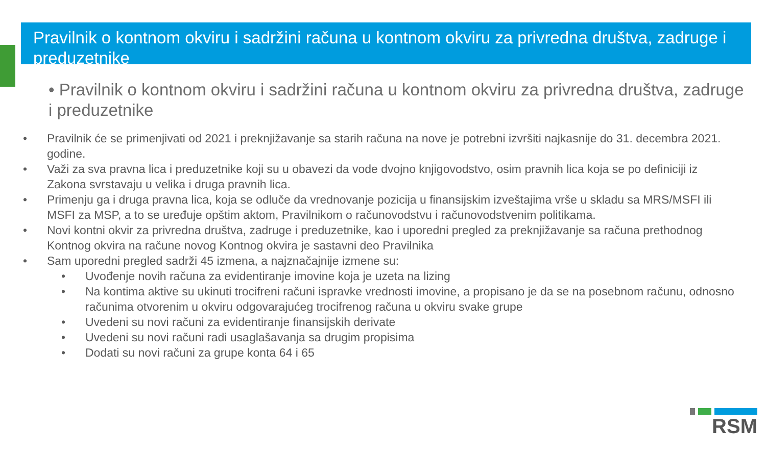Pravilnik o kontnom okviru i sadržini računa u kontnom okviru za privredna društva, zadruge i preduzetnike
• Pravilnik o kontnom okviru i sadržini računa u kontnom okviru za privredna društva, zadruge i preduzetnike
• Pravilnik će se primenjivati od 2021 i preknjižavanje sa starih računa na nove je potrebni izvršiti najkasnije do 31. decembra 2021. godine.
• Važi za sva pravna lica i preduzetnike koji su u obavezi da vode dvojno knjigovodstvo, osim pravnih lica koja se po definiciji iz Zakona svrstavaju u velika i druga pravnih lica.
• Primenju ga i druga pravna lica, koja se odluče da vrednovanje pozicija u finansijskim izveštajima vrše u skladu sa MRS/MSFI ili MSFI za MSP, a to se uređuje opštim aktom, Pravilnikom o računovodstvu i računovodstvenim politikama.
• Novi kontni okvir za privredna društva, zadruge i preduzetnike, kao i uporedni pregled za preknjižavanje sa računa prethodnog Kontnog okvira na račune novog Kontnog okvira je sastavni deo Pravilnika
• Sam uporedni pregled sadrži 45 izmena, a najznačajnije izmene su:
• Uvođenje novih računa za evidentiranje imovine koja je uzeta na lizing
• Na kontima aktive su ukinuti trocifreni računi ispravke vrednosti imovine, a propisano je da se na posebnom računu, odnosno računima otvorenim u okviru odgovarajućeg trocifrenog računa u okviru svake grupe
• Uvedeni su novi računi za evidentiranje finansijskih derivate
• Uvedeni su novi računi radi usaglašavanja sa drugim propisima
• Dodati su novi računi za grupe konta 64 i 65
RSM